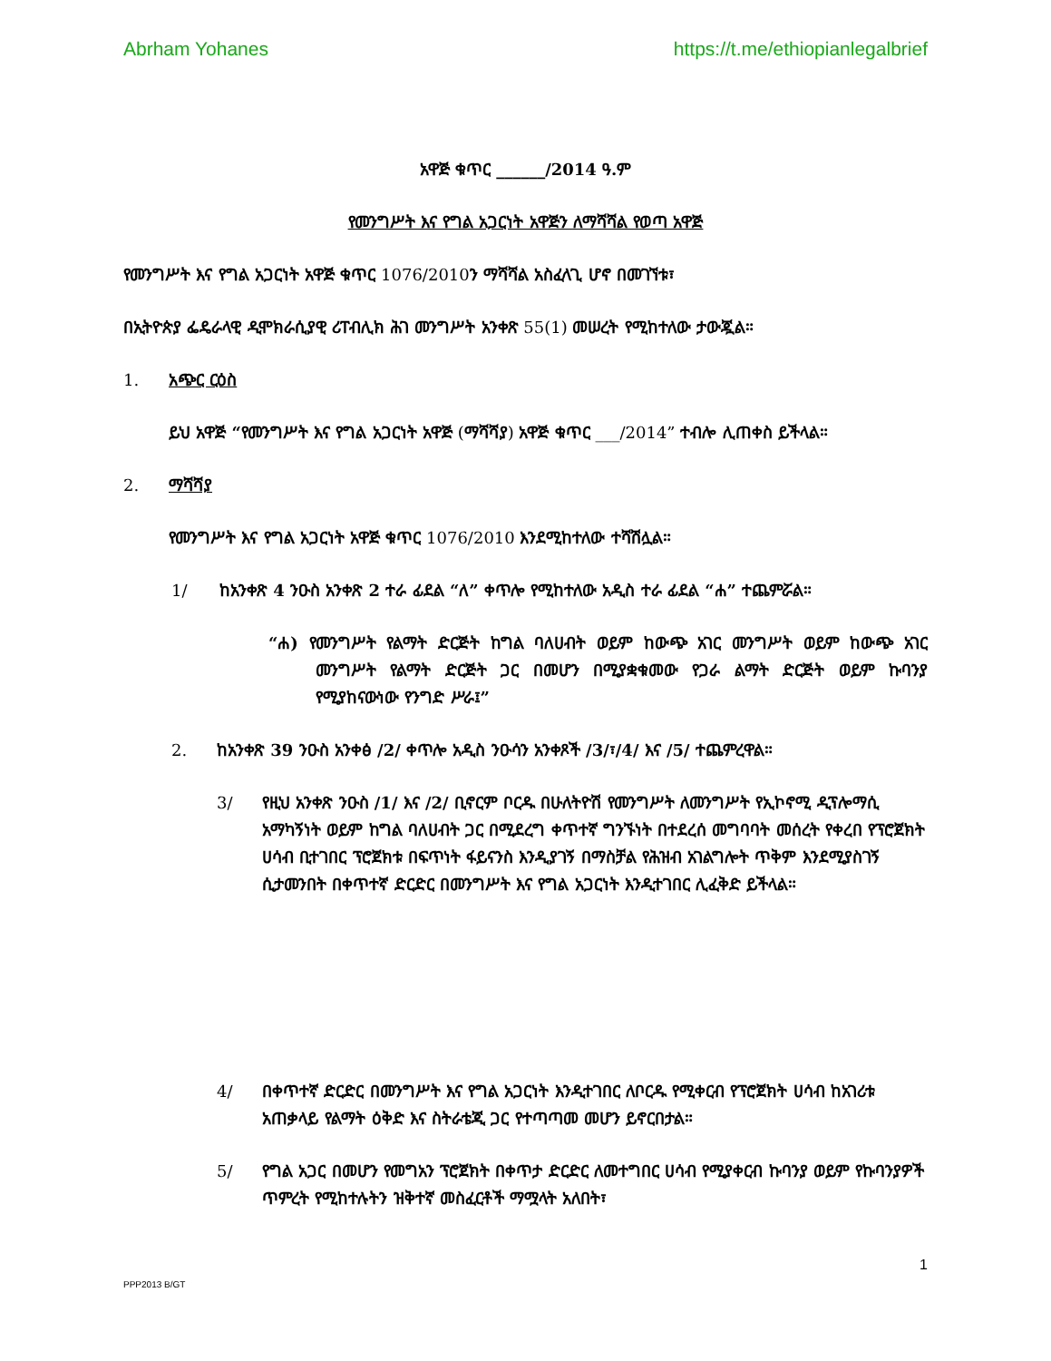Abrham Yohanes https://t.me/ethiopianlegalbrief
አዋጅ ቁጥር ______/2014 ዓ.ም
የመንግሥት እና የግል አጋርነት አዋጅን ለማሻሻል የወጣ አዋጅ
የመንግሥት እና የግል አጋርነት አዋጅ ቁጥር 1076/2010ን ማሻሻል አስፈላጊ ሆኖ በመገኘቱ፣
በኢትዮጵያ ፌዴራላዊ ዲሞክራሲያዊ ሪፐብሊክ ሕገ መንግሥት አንቀጽ 55(1) መሠረት የሚከተለው ታውጇል።
1. አጭር ርዕስ
ይህ አዋጅ “የመንግሥት እና የግል አጋርነት አዋጅ (ማሻሻያ) አዋጅ ቁጥር ___/2014” ተብሎ ሊጠቀስ ይችላል።
2. ማሻሻያ
የመንግሥት እና የግል አጋርነት አዋጅ ቁጥር 1076/2010 እንደሚከተለው ተሻሽሏል።
1/ ከአንቀጽ 4 ንዑስ አንቀጽ 2 ተራ ፊደል “ለ” ቀጥሎ የሚከተለው አዲስ ተራ ፊደል “ሐ” ተጨምሯል።
“ሐ) የመንግሥት የልማት ድርጅት ከግል ባለሀብት ወይም ከውጭ አገር መንግሥት ወይም ከውጭ አገር መንግሥት የልማት ድርጅት ጋር በመሆን በሚያቋቁመው የጋራ ልማት ድርጅት ወይም ኩባንያ የሚያከናውነው የንግድ ሥራ፤”
2. ከአንቀጽ 39 ንዑስ አንቀፅ /2/ ቀጥሎ አዲስ ንዑሳን አንቀጾች /3/፣/4/ እና /5/ ተጨምረዋል።
3/ የዚህ አንቀጽ ንዑስ /1/ እና /2/ ቢኖርም ቦርዱ በሁለትዮሽ የመንግሥት ለመንግሥት የኢኮኖሚ ዲፕሎማሲ አማካኝነት ወይም ከግል ባለሀብት ጋር በሚደረግ ቀጥተኛ ግንኙነት በተደረሰ መግባባት መሰረት የቀረበ የፕሮጀክት ሀሳብ ቢተገበር ፕሮጀክቱ በፍጥነት ፋይናንስ እንዲያገኝ በማስቻል የሕዝብ አገልግሎት ጥቅም እንደሚያስገኝ ሲታመንበት በቀጥተኛ ድርድር በመንግሥት እና የግል አጋርነት እንዲተገበር ሊፈቅድ ይችላል።
4/ በቀጥተኛ ድርድር በመንግሥት እና የግል አጋርነት እንዲተገበር ለቦርዱ የሚቀርብ የፕሮጀክት ሀሳብ ከአገሪቱ አጠቃላይ የልማት ዕቅድ እና ስትራቴጂ ጋር የተጣጣመ መሆን ይኖርበታል።
5/ የግል አጋር በመሆን የመግአን ፕሮጀክት በቀጥታ ድርድር ለመተግበር ሀሳብ የሚያቀርብ ኩባንያ ወይም የኩባንያዎች ጥምረት የሚከተሉትን ዝቅተኛ መስፈርቶች ማሟላት አለበት፣
1
PPP2013 B/GT